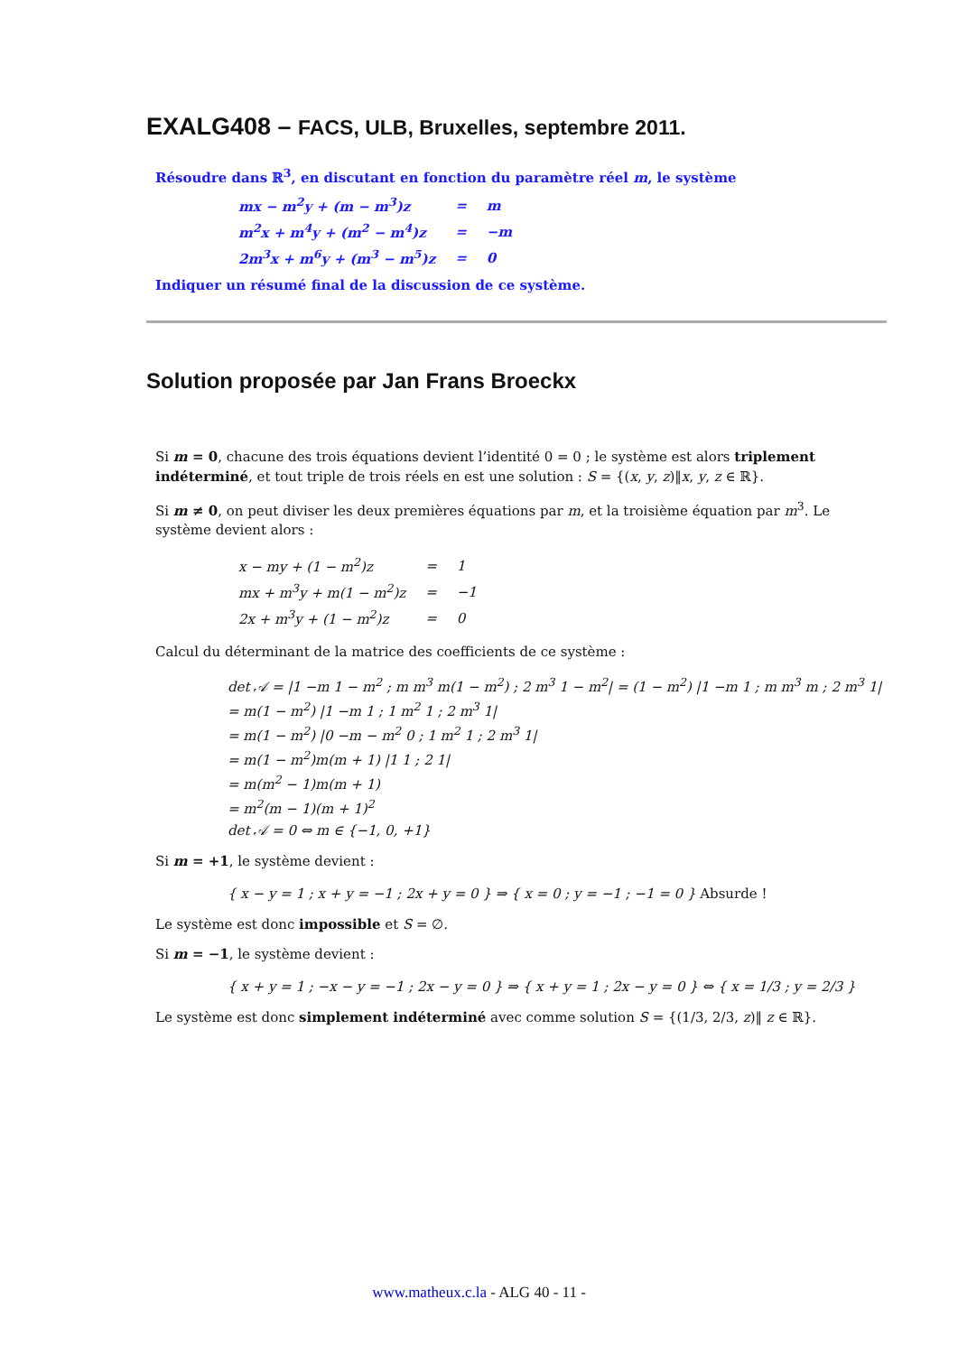EXALG408 – FACS, ULB, Bruxelles, septembre 2011.
Résoudre dans ℝ<sup>3</sup>, en discutant en fonction du paramètre réel m, le système
| mx − m<sup>2</sup>y + (m − m<sup>3</sup>)z | = | m |
| m<sup>2</sup>x + m<sup>4</sup>y + (m<sup>2</sup> − m<sup>4</sup>)z | = | −m |
| 2m<sup>3</sup>x + m<sup>6</sup>y + (m<sup>3</sup> − m<sup>5</sup>)z | = | 0 |
Indiquer un résumé final de la discussion de ce système.
Solution proposée par Jan Frans Broeckx
Si m = 0, chacune des trois équations devient l’identité 0 = 0 ; le système est alors triplement indéterminé, et tout triple de trois réels en est une solution : S = {(x, y, z)‖x, y, z ∈ ℝ}.
Si m ≠ 0, on peut diviser les deux premières équations par m, et la troisième équation par m<sup>3</sup>. Le système devient alors :
| x − my + (1 − m<sup>2</sup>)z | = | 1 |
| mx + m<sup>3</sup>y + m(1 − m<sup>2</sup>)z | = | −1 |
| 2x + m<sup>3</sup>y + (1 − m<sup>2</sup>)z | = | 0 |
Calcul du déterminant de la matrice des coefficients de ce système :
det 𝒜 = |1 −m 1 − m<sup>2</sup> ; m m<sup>3</sup> m(1 − m<sup>2</sup>) ; 2 m<sup>3</sup> 1 − m<sup>2</sup>| = (1 − m<sup>2</sup>) |1 −m 1 ; m m<sup>3</sup> m ; 2 m<sup>3</sup> 1|
= m(1 − m<sup>2</sup>) |1 −m 1 ; 1 m<sup>2</sup> 1 ; 2 m<sup>3</sup> 1|
= m(1 − m<sup>2</sup>) |0 −m − m<sup>2</sup> 0 ; 1 m<sup>2</sup> 1 ; 2 m<sup>3</sup> 1|
= m(1 − m<sup>2</sup>)m(m + 1) |1 1 ; 2 1|
= m(m<sup>2</sup> − 1)m(m + 1)
= m<sup>2</sup>(m − 1)(m + 1)<sup>2</sup>
det 𝒜 = 0 ⇔ m ∈ {−1, 0, +1}
Si m = +1, le système devient :
{ x − y = 1 ; x + y = −1 ; 2x + y = 0 } ⇒ { x = 0 ; y = −1 ; −1 = 0 } Absurde !
Le système est donc impossible et S = ∅.
Si m = −1, le système devient :
{ x + y = 1 ; −x − y = −1 ; 2x − y = 0 } ⇒ { x + y = 1 ; 2x − y = 0 } ⇔ { x = 1/3 ; y = 2/3 }
Le système est donc simplement indéterminé avec comme solution S = {(1/3, 2/3, z)‖ z ∈ ℝ}.
www.matheux.c.la - ALG 40 - 11 -